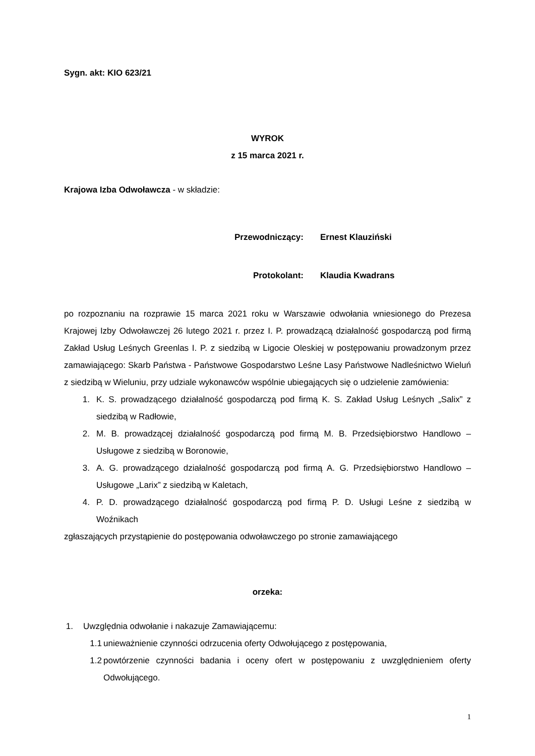Sygn. akt: KIO 623/21
WYROK
z 15 marca 2021 r.
Krajowa Izba Odwoławcza - w składzie:
Przewodniczący: Ernest Klauziński
Protokolant: Klaudia Kwadrans
po rozpoznaniu na rozprawie 15 marca 2021 roku w Warszawie odwołania wniesionego do Prezesa Krajowej Izby Odwoławczej 26 lutego 2021 r. przez I. P. prowadzącą działalność gospodarczą pod firmą Zakład Usług Leśnych Greenlas I. P. z siedzibą w Ligocie Oleskiej w postępowaniu prowadzonym przez zamawiającego: Skarb Państwa - Państwowe Gospodarstwo Leśne Lasy Państwowe Nadleśnictwo Wieluń z siedzibą w Wieluniu, przy udziale wykonawców wspólnie ubiegających się o udzielenie zamówienia:
1. K. S. prowadzącego działalność gospodarczą pod firmą K. S. Zakład Usług Leśnych „Salix” z siedzibą w Radłowie,
2. M. B. prowadzącej działalność gospodarczą pod firmą M. B. Przedsiębiorstwo Handlowo – Usługowe z siedzibą w Boronowie,
3. A. G. prowadzącego działalność gospodarczą pod firmą A. G. Przedsiębiorstwo Handlowo – Usługowe „Larix” z siedzibą w Kaletach,
4. P. D. prowadzącego działalność gospodarczą pod firmą P. D. Usługi Leśne z siedzibą w Woźnikach
zgłaszających przystąpienie do postępowania odwoławczego po stronie zamawiającego
orzeka:
1. Uwzględnia odwołanie i nakazuje Zamawiającemu:
1.1 unieważnienie czynności odrzucenia oferty Odwołującego z postępowania,
1.2 powtórzenie czynności badania i oceny ofert w postępowaniu z uwzględnieniem oferty Odwołującego.
1